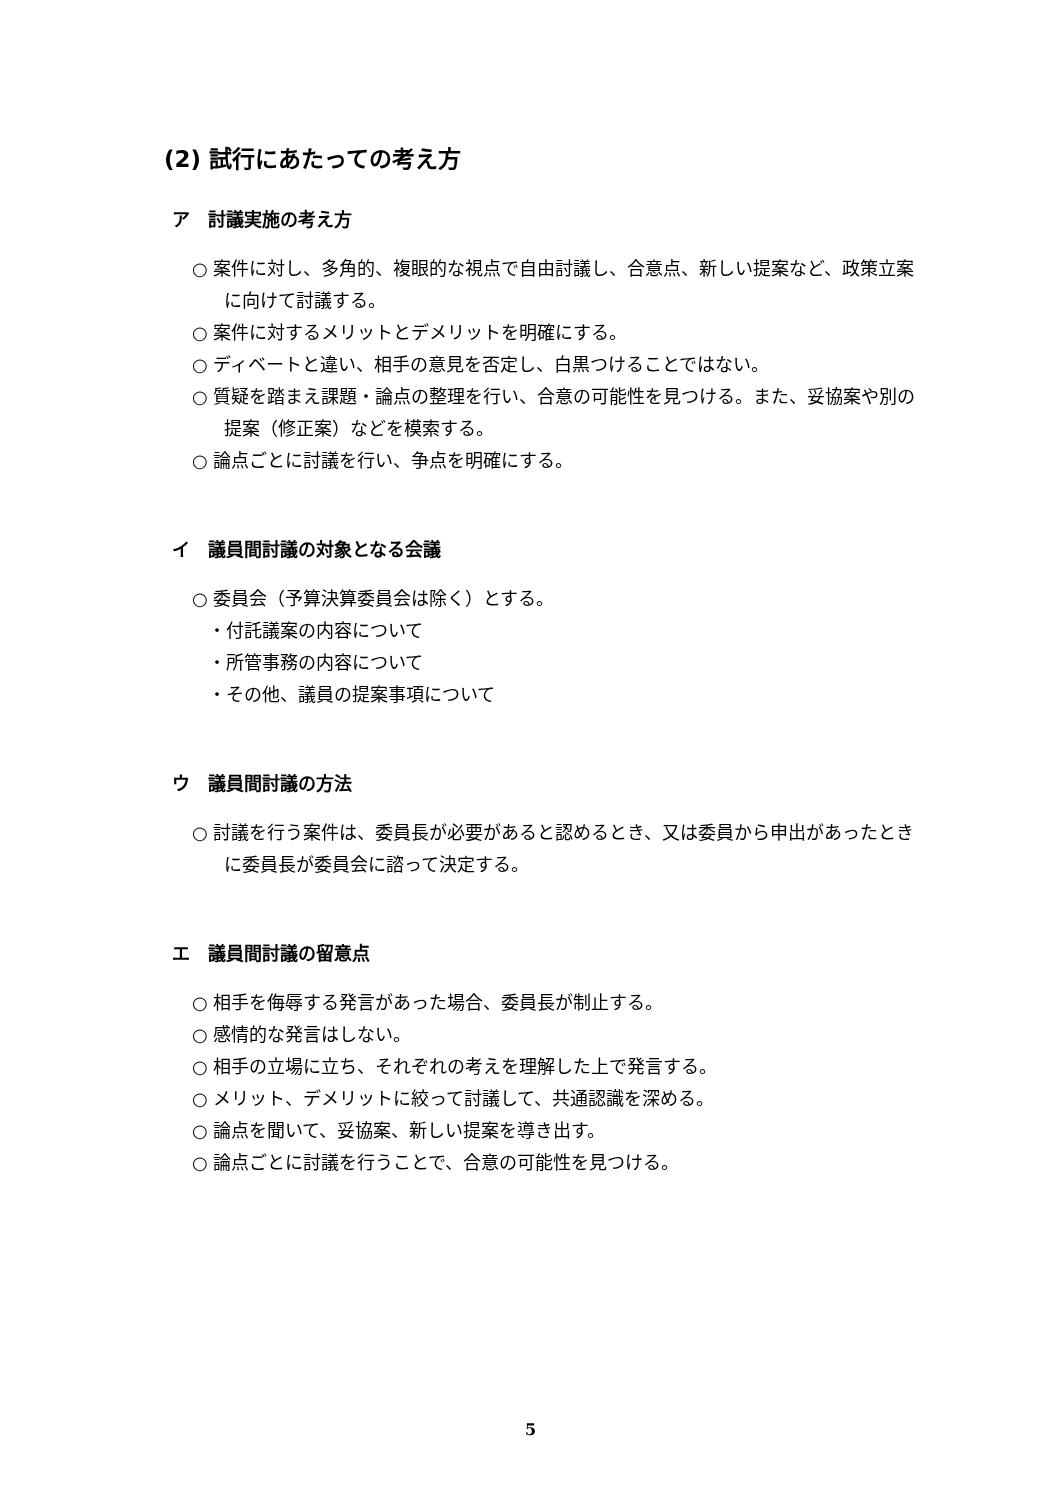(2) 試行にあたっての考え方
ア　討議実施の考え方
○ 案件に対し、多角的、複眼的な視点で自由討議し、合意点、新しい提案など、政策立案に向けて討議する。
○ 案件に対するメリットとデメリットを明確にする。
○ ディベートと違い、相手の意見を否定し、白黒つけることではない。
○ 質疑を踏まえ課題・論点の整理を行い、合意の可能性を見つける。また、妥協案や別の提案（修正案）などを模索する。
○ 論点ごとに討議を行い、争点を明確にする。
イ　議員間討議の対象となる会議
○ 委員会（予算決算委員会は除く）とする。
・付託議案の内容について
・所管事務の内容について
・その他、議員の提案事項について
ウ　議員間討議の方法
○ 討議を行う案件は、委員長が必要があると認めるとき、又は委員から申出があったときに委員長が委員会に諮って決定する。
エ　議員間討議の留意点
○ 相手を侮辱する発言があった場合、委員長が制止する。
○ 感情的な発言はしない。
○ 相手の立場に立ち、それぞれの考えを理解した上で発言する。
○ メリット、デメリットに絞って討議して、共通認識を深める。
○ 論点を聞いて、妥協案、新しい提案を導き出す。
○ 論点ごとに討議を行うことで、合意の可能性を見つける。
5